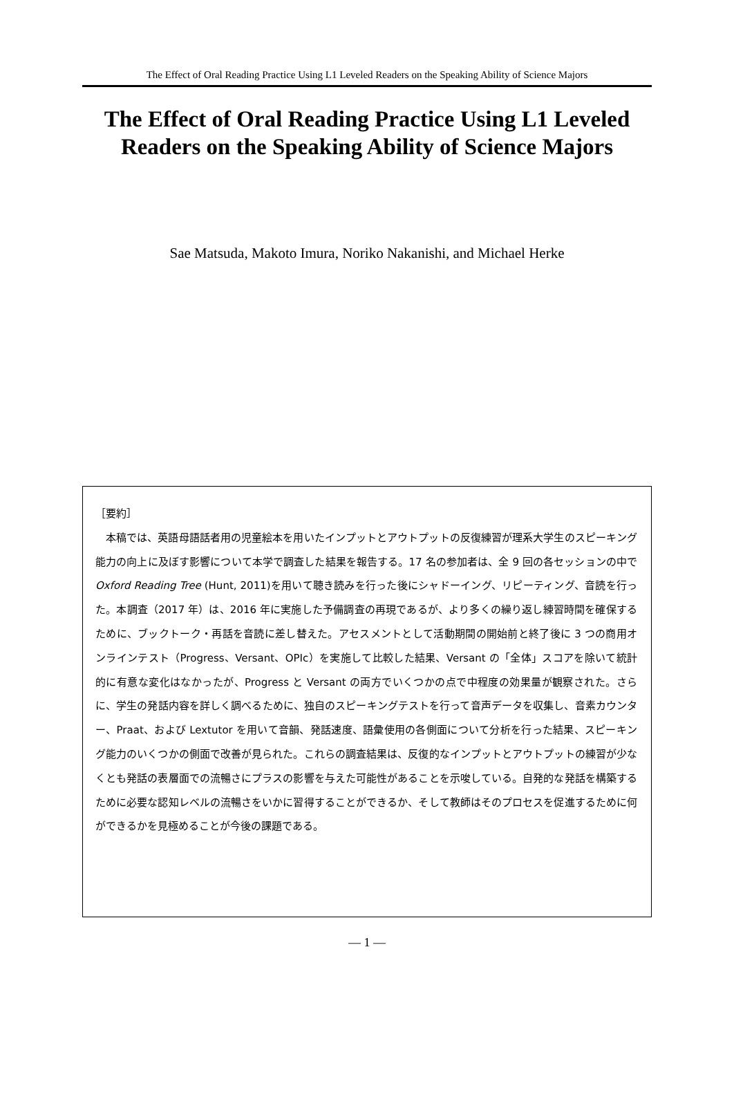The Effect of Oral Reading Practice Using L1 Leveled Readers on the Speaking Ability of Science Majors
The Effect of Oral Reading Practice Using L1 Leveled Readers on the Speaking Ability of Science Majors
Sae Matsuda, Makoto Imura, Noriko Nakanishi, and Michael Herke
［要約］
本稿では、英語母語話者用の児童絵本を用いたインプットとアウトプットの反復練習が理系大学生のスピーキング能力の向上に及ぼす影響について本学で調査した結果を報告する。17 名の参加者は、全 9 回の各セッションの中で Oxford Reading Tree (Hunt, 2011)を用いて聴き読みを行った後にシャドーイング、リピーティング、音読を行った。本調査（2017 年）は、2016 年に実施した予備調査の再現であるが、より多くの繰り返し練習時間を確保するために、ブックトーク・再話を音読に差し替えた。アセスメントとして活動期間の開始前と終了後に 3 つの商用オンラインテスト（Progress、Versant、OPIc）を実施して比較した結果、Versant の「全体」スコアを除いて統計的に有意な変化はなかったが、Progress と Versant の両方でいくつかの点で中程度の効果量が観察された。さらに、学生の発話内容を詳しく調べるために、独自のスピーキングテストを行って音声データを収集し、音素カウンター、Praat、および Lextutor を用いて音韻、発話速度、語彙使用の各側面について分析を行った結果、スピーキング能力のいくつかの側面で改善が見られた。これらの調査結果は、反復的なインプットとアウトプットの練習が少なくとも発話の表層面での流暢さにプラスの影響を与えた可能性があることを示唆している。自発的な発話を構築するために必要な認知レベルの流暢さをいかに習得することができるか、そして教師はそのプロセスを促進するために何ができるかを見極めることが今後の課題である。
— 1 —